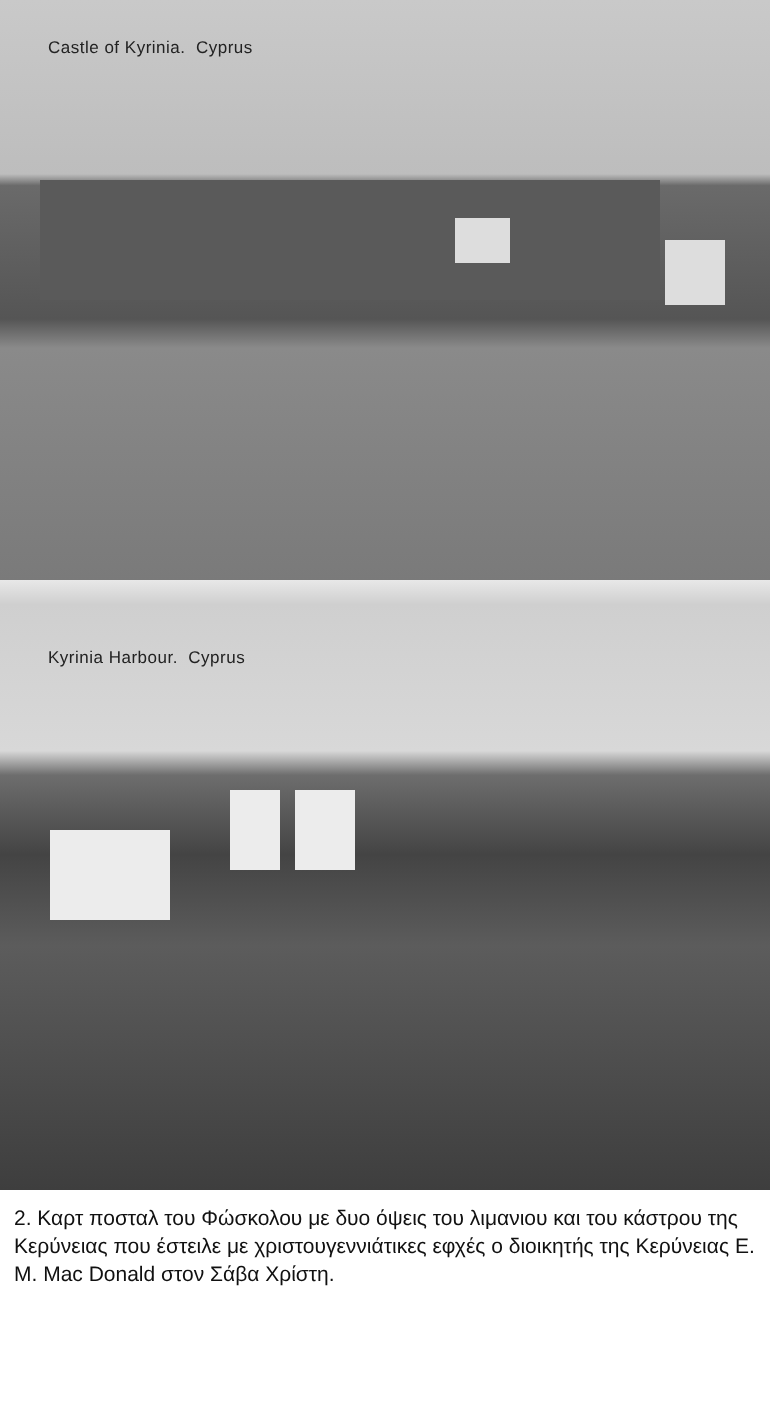Castle of Kyrinia. Cyprus
Kyrinia Harbour. Cyprus
2. Καρτ ποσταλ του Φώσκολου με δυο όψεις του λιμανιου και του κάστρου της Κερύνειας που έστειλε με χριστουγεννιάτικες εφχές ο διοικητής της Κερύνειας Ε. Μ. Mac Donald στον Σάβα Χρίστη.